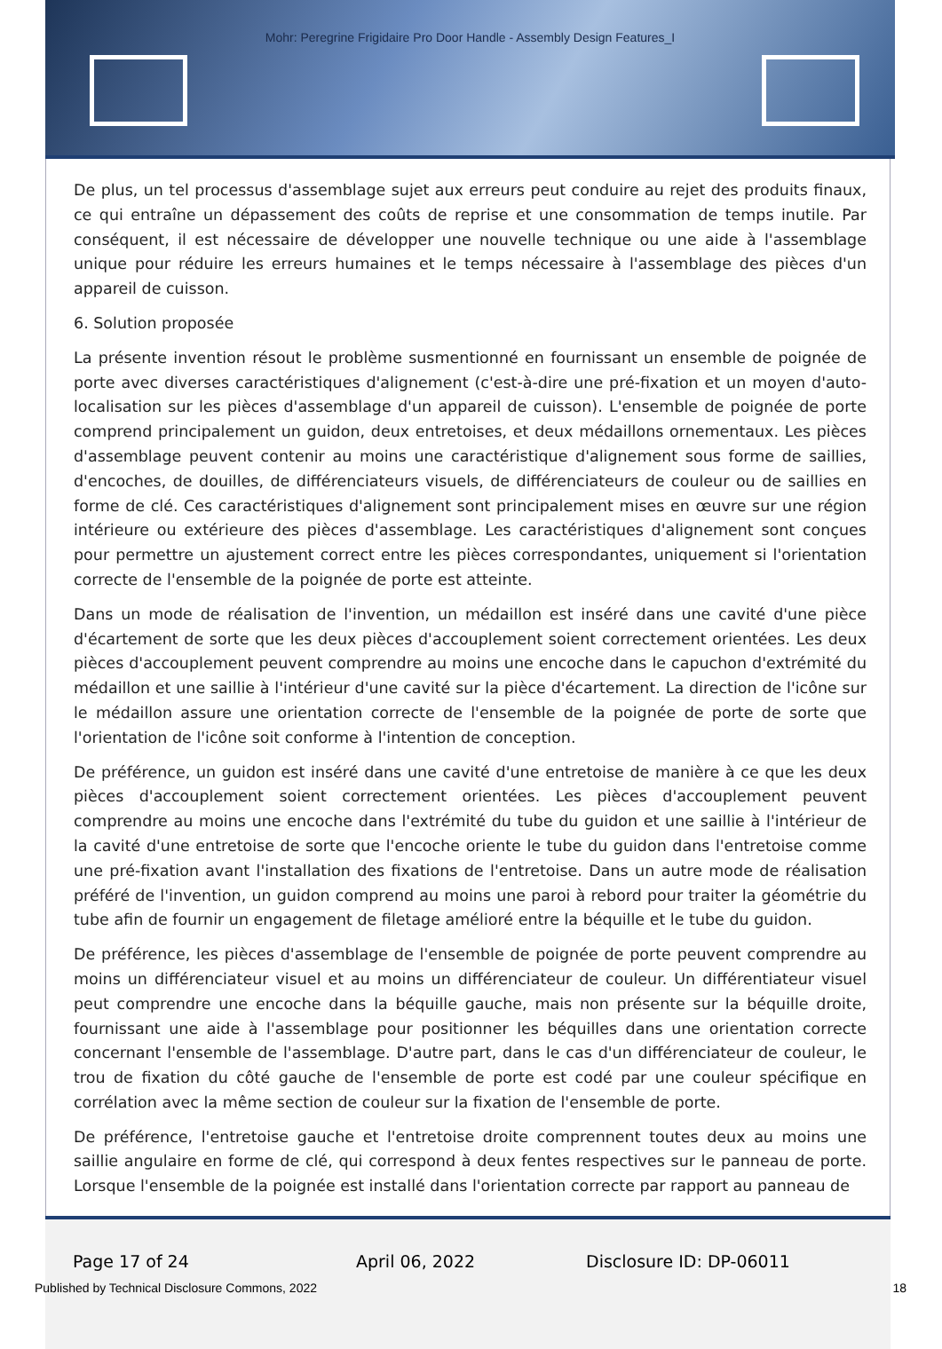Mohr: Peregrine Frigidaire Pro Door Handle - Assembly Design Features_I
De plus, un tel processus d'assemblage sujet aux erreurs peut conduire au rejet des produits finaux, ce qui entraîne un dépassement des coûts de reprise et une consommation de temps inutile. Par conséquent, il est nécessaire de développer une nouvelle technique ou une aide à l'assemblage unique pour réduire les erreurs humaines et le temps nécessaire à l'assemblage des pièces d'un appareil de cuisson.
6. Solution proposée
La présente invention résout le problème susmentionné en fournissant un ensemble de poignée de porte avec diverses caractéristiques d'alignement (c'est-à-dire une pré-fixation et un moyen d'auto-localisation sur les pièces d'assemblage d'un appareil de cuisson). L'ensemble de poignée de porte comprend principalement un guidon, deux entretoises, et deux médaillons ornementaux. Les pièces d'assemblage peuvent contenir au moins une caractéristique d'alignement sous forme de saillies, d'encoches, de douilles, de différenciateurs visuels, de différenciateurs de couleur ou de saillies en forme de clé. Ces caractéristiques d'alignement sont principalement mises en œuvre sur une région intérieure ou extérieure des pièces d'assemblage. Les caractéristiques d'alignement sont conçues pour permettre un ajustement correct entre les pièces correspondantes, uniquement si l'orientation correcte de l'ensemble de la poignée de porte est atteinte.
Dans un mode de réalisation de l'invention, un médaillon est inséré dans une cavité d'une pièce d'écartement de sorte que les deux pièces d'accouplement soient correctement orientées. Les deux pièces d'accouplement peuvent comprendre au moins une encoche dans le capuchon d'extrémité du médaillon et une saillie à l'intérieur d'une cavité sur la pièce d'écartement. La direction de l'icône sur le médaillon assure une orientation correcte de l'ensemble de la poignée de porte de sorte que l'orientation de l'icône soit conforme à l'intention de conception.
De préférence, un guidon est inséré dans une cavité d'une entretoise de manière à ce que les deux pièces d'accouplement soient correctement orientées. Les pièces d'accouplement peuvent comprendre au moins une encoche dans l'extrémité du tube du guidon et une saillie à l'intérieur de la cavité d'une entretoise de sorte que l'encoche oriente le tube du guidon dans l'entretoise comme une pré-fixation avant l'installation des fixations de l'entretoise. Dans un autre mode de réalisation préféré de l'invention, un guidon comprend au moins une paroi à rebord pour traiter la géométrie du tube afin de fournir un engagement de filetage amélioré entre la béquille et le tube du guidon.
De préférence, les pièces d'assemblage de l'ensemble de poignée de porte peuvent comprendre au moins un différenciateur visuel et au moins un différenciateur de couleur. Un différentiateur visuel peut comprendre une encoche dans la béquille gauche, mais non présente sur la béquille droite, fournissant une aide à l'assemblage pour positionner les béquilles dans une orientation correcte concernant l'ensemble de l'assemblage. D'autre part, dans le cas d'un différenciateur de couleur, le trou de fixation du côté gauche de l'ensemble de porte est codé par une couleur spécifique en corrélation avec la même section de couleur sur la fixation de l'ensemble de porte.
De préférence, l'entretoise gauche et l'entretoise droite comprennent toutes deux au moins une saillie angulaire en forme de clé, qui correspond à deux fentes respectives sur le panneau de porte. Lorsque l'ensemble de la poignée est installé dans l'orientation correcte par rapport au panneau de
Page 17 of 24 April 06, 2022 Disclosure ID: DP-06011
Published by Technical Disclosure Commons, 2022 18